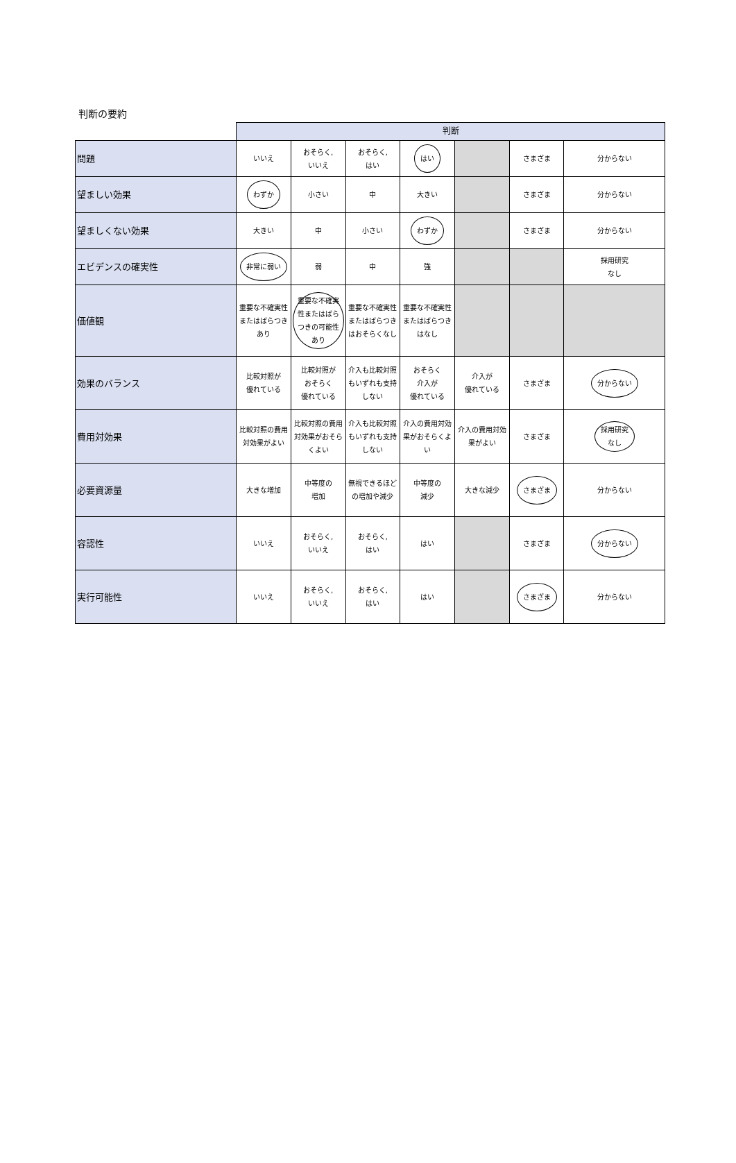判断の要約
| | 判断 | | | | | | |
| 問題 | いいえ | おそらく, いいえ | おそらく, はい | はい | | さまざま | 分からない |
| 望ましい効果 | わずか | 小さい | 中 | 大きい | | さまざま | 分からない |
| 望ましくない効果 | 大きい | 中 | 小さい | わずか | | さまざま | 分からない |
| エビデンスの確実性 | 非常に弱い | 弱 | 中 | 強 | | | 採用研究 なし |
| 価値観 | 重要な不確実性またはばらつきあり | 重要な不確実性またはばらつきの可能性あり | 重要な不確実性またはばらつきはおそらくなし | 重要な不確実性またはばらつきはなし | | | |
| 効果のバランス | 比較対照が 優れている | 比較対照が おそらく 優れている | 介入も比較対照もいずれも支持しない | おそらく 介入が 優れている | 介入が 優れている | さまざま | 分からない |
| 費用対効果 | 比較対照の費用対効果がよい | 比較対照の費用対効果がおそらくよい | 介入も比較対照もいずれも支持しない | 介入の費用対効果がおそらくよい | 介入の費用対効果がよい | さまざま | 採用研究 なし |
| 必要資源量 | 大きな増加 | 中等度の 増加 | 無視できるほどの増加や減少 | 中等度の 減少 | 大きな減少 | さまざま | 分からない |
| 容認性 | いいえ | おそらく, いいえ | おそらく, はい | はい | | さまざま | 分からない |
| 実行可能性 | いいえ | おそらく, いいえ | おそらく, はい | はい | | さまざま | 分からない |